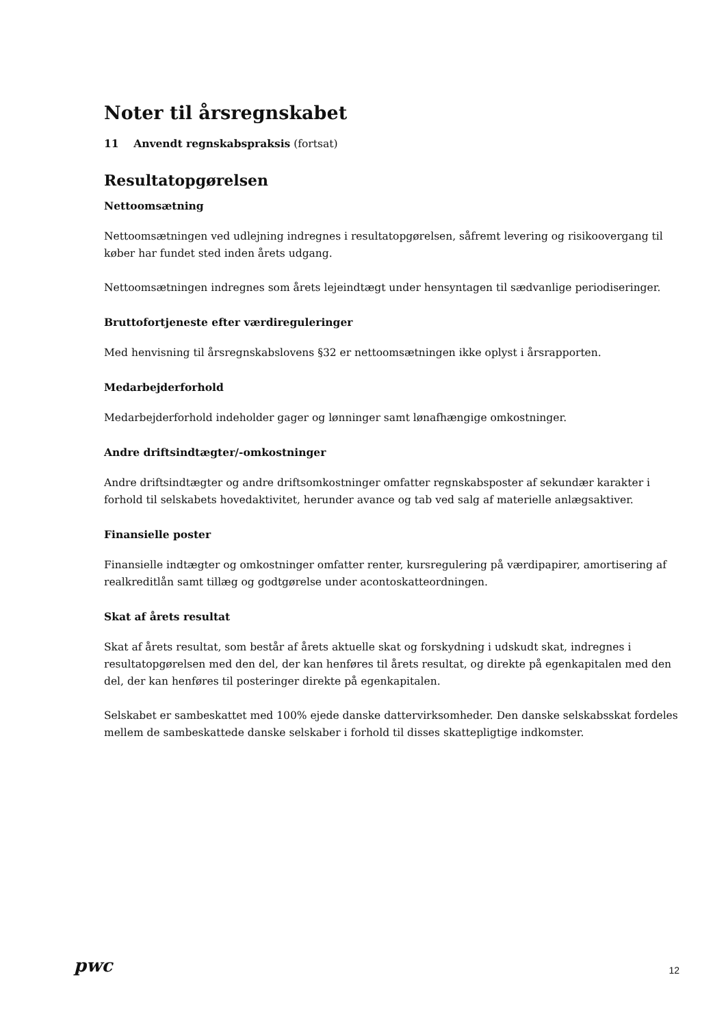Noter til årsregnskabet
11 Anvendt regnskabspraksis (fortsat)
Resultatopgørelsen
Nettoomsætning
Nettoomsætningen ved udlejning indregnes i resultatopgørelsen, såfremt levering og risikoovergang til køber har fundet sted inden årets udgang.
Nettoomsætningen indregnes som årets lejeindtægt under hensyntagen til sædvanlige periodiseringer.
Bruttofortjeneste efter værdireguleringer
Med henvisning til årsregnskabslovens §32 er nettoomsætningen ikke oplyst i årsrapporten.
Medarbejderforhold
Medarbejderforhold indeholder gager og lønninger samt lønafhængige omkostninger.
Andre driftsindtægter/-omkostninger
Andre driftsindtægter og andre driftsomkostninger omfatter regnskabsposter af sekundær karakter i forhold til selskabets hovedaktivitet, herunder avance og tab ved salg af materielle anlægsaktiver.
Finansielle poster
Finansielle indtægter og omkostninger omfatter renter, kursregulering på værdipapirer, amortisering af realkreditlån samt tillæg og godtgørelse under acontoskatteordningen.
Skat af årets resultat
Skat af årets resultat, som består af årets aktuelle skat og forskydning i udskudt skat, indregnes i resultatopgørelsen med den del, der kan henføres til årets resultat, og direkte på egenkapitalen med den del, der kan henføres til posteringer direkte på egenkapitalen.
Selskabet er sambeskattet med 100% ejede danske dattervirksomheder. Den danske selskabsskat fordeles mellem de sambeskattede danske selskaber i forhold til disses skattepligtige indkomster.
pwc
12